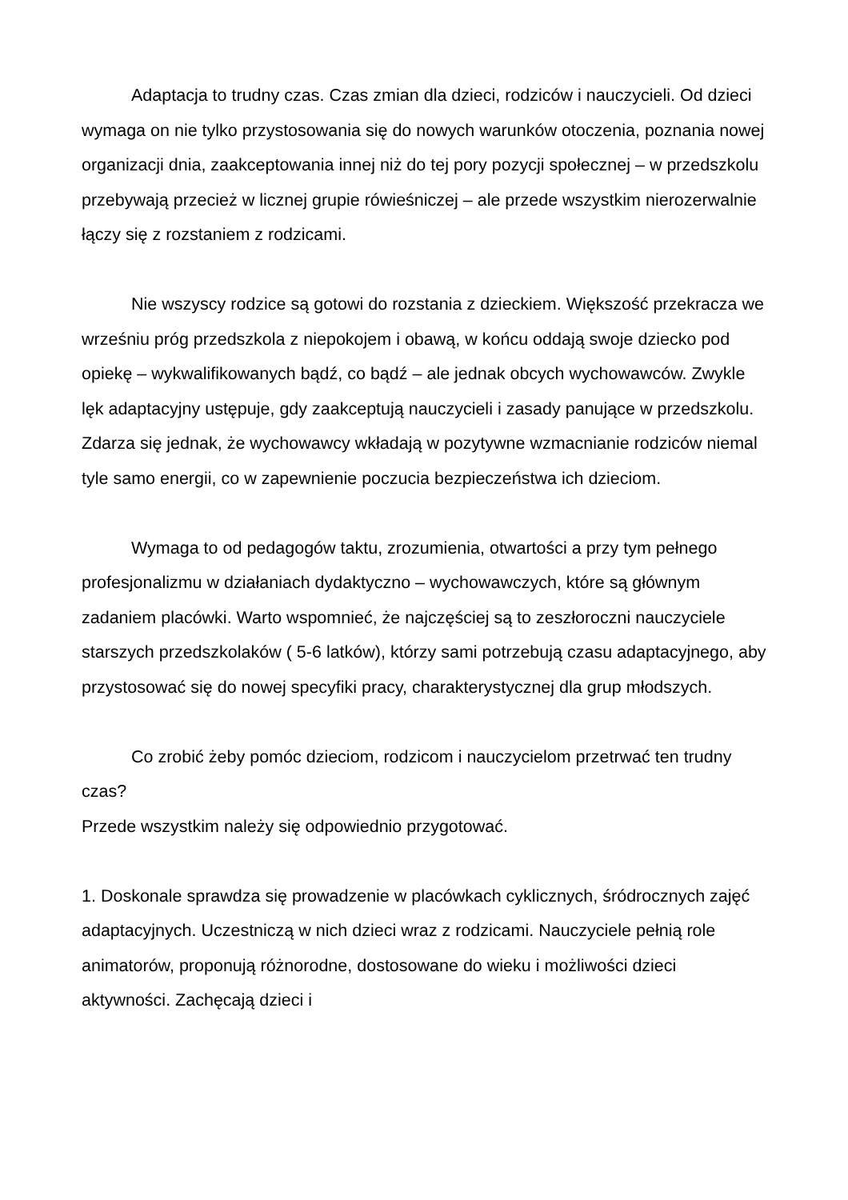Adaptacja to trudny czas. Czas zmian dla dzieci, rodziców i nauczycieli. Od dzieci wymaga on nie tylko przystosowania się do nowych warunków otoczenia, poznania nowej organizacji dnia, zaakceptowania innej niż do tej pory pozycji społecznej – w przedszkolu przebywają przecież w licznej grupie rówieśniczej – ale przede wszystkim nierozerwalnie łączy się z rozstaniem z rodzicami.
Nie wszyscy rodzice są gotowi do rozstania z dzieckiem. Większość przekracza we wrześniu próg przedszkola z niepokojem i obawą, w końcu oddają swoje dziecko pod opiekę – wykwalifikowanych bądź, co bądź – ale jednak obcych wychowawców. Zwykle lęk adaptacyjny ustępuje, gdy zaakceptują nauczycieli i zasady panujące w przedszkolu. Zdarza się jednak, że wychowawcy wkładają w pozytywne wzmacnianie rodziców niemal tyle samo energii, co w zapewnienie poczucia bezpieczeństwa ich dzieciom.
Wymaga to od pedagogów taktu, zrozumienia, otwartości a przy tym pełnego profesjonalizmu w działaniach dydaktyczno – wychowawczych, które są głównym zadaniem placówki. Warto wspomnieć, że najczęściej są to zeszłoroczni nauczyciele starszych przedszkolaków ( 5-6 latków), którzy sami potrzebują czasu adaptacyjnego, aby przystosować się do nowej specyfiki pracy, charakterystycznej dla grup młodszych.
Co zrobić żeby pomóc dzieciom, rodzicom i nauczycielom przetrwać ten trudny czas?
Przede wszystkim należy się odpowiednio przygotować.
1. Doskonale sprawdza się prowadzenie w placówkach cyklicznych, śródrocznych zajęć adaptacyjnych. Uczestniczą w nich dzieci wraz z rodzicami. Nauczyciele pełnią role animatorów, proponują różnorodne, dostosowane do wieku i możliwości dzieci aktywności. Zachęcają dzieci i